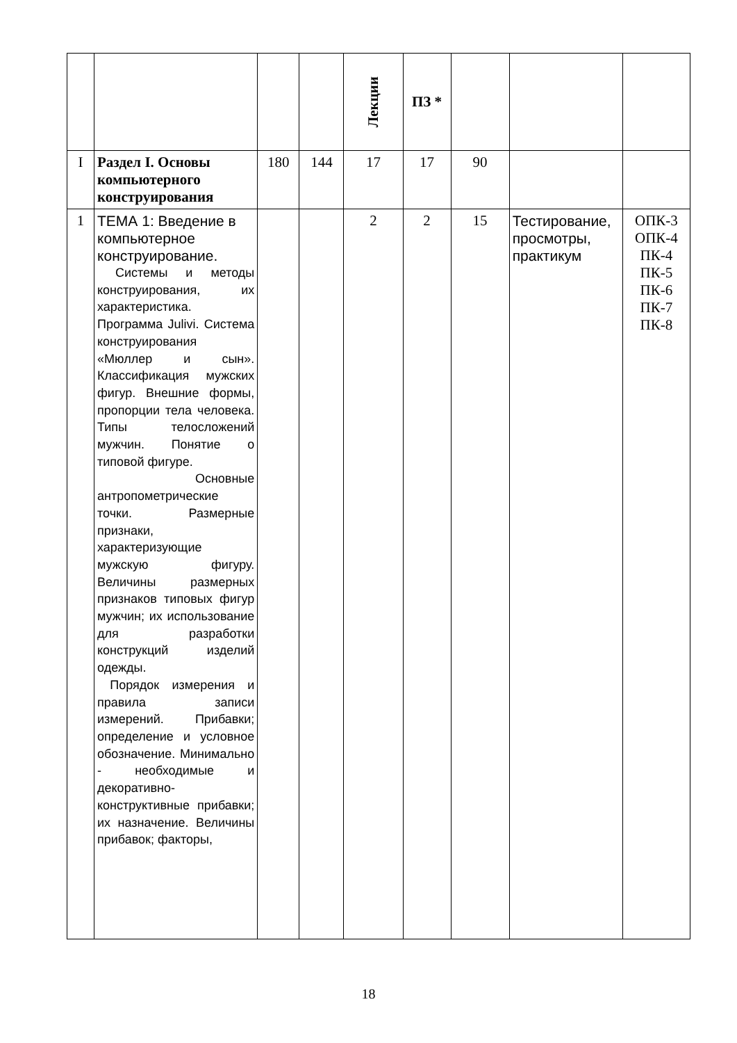| | | | | Лекции | ПЗ * | | | |
| I | Раздел I. Основы компьютерного конструирования | 180 | 144 | 17 | 17 | 90 | | |
| 1 | ТЕМА 1: Введение в компьютерное конструирование. Системы и методы конструирования, их характеристика. Программа Julivi. Система конструирования «Мюллер и сын». Классификация мужских фигур. Внешние формы, пропорции тела человека. Типы телосложений мужчин. Понятие о типовой фигуре. Основные антропометрические точки. Размерные признаки, характеризующие мужскую фигуру. Величины размерных признаков типовых фигур мужчин; их использование для разработки конструкций изделий одежды. Порядок измерения и правила записи измерений. Прибавки; определение и условное обозначение. Минимально - необходимые и декоративно-конструктивные прибавки; их назначение. Величины прибавок; факторы, | | | 2 | 2 | 15 | Тестирование, просмотры, практикум | ОПК-3 ОПК-4 ПК-4 ПК-5 ПК-6 ПК-7 ПК-8 |
18